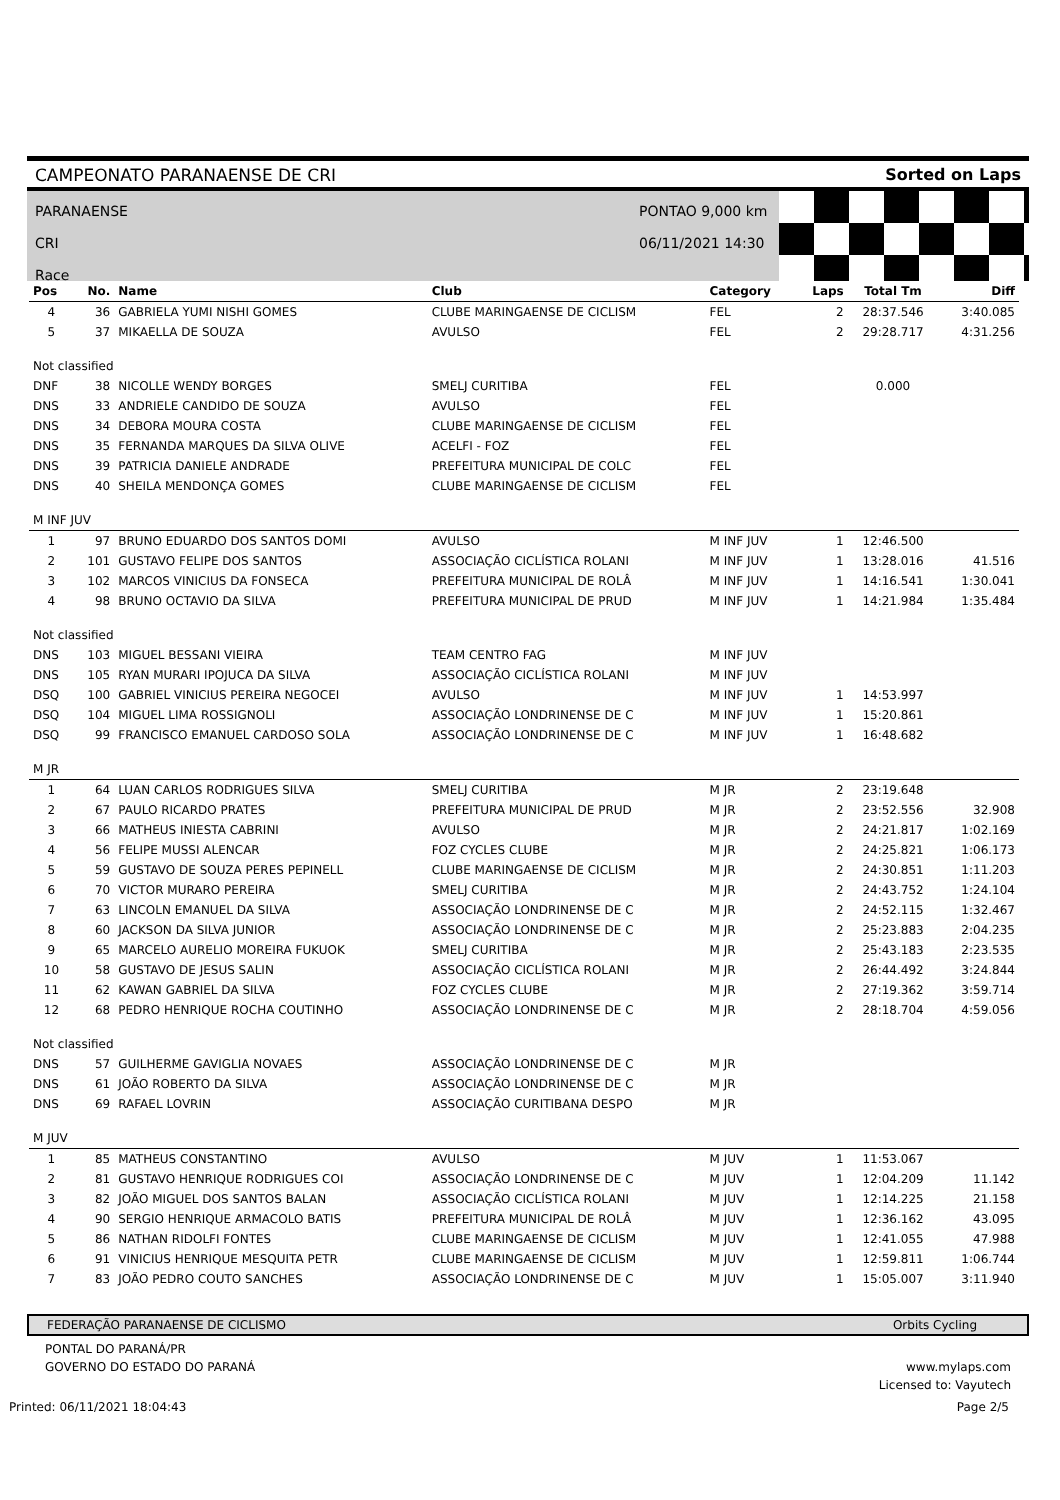CAMPEONATO PARANAENSE DE CRI Sorted on Laps
PARANAENSE
CRI
Race
PONTAO 9,000 km
06/11/2021 14:30
| Pos | No. | Name | Club | Category | Laps | Total Tm | Diff |
| --- | --- | --- | --- | --- | --- | --- | --- |
| 4 | 36 | GABRIELA YUMI NISHI GOMES | CLUBE MARINGAENSE DE CICLISM | FEL | 2 | 28:37.546 | 3:40.085 |
| 5 | 37 | MIKAELLA DE SOUZA | AVULSO | FEL | 2 | 29:28.717 | 4:31.256 |
| Not classified | | | | | | | |
| DNF | 38 | NICOLLE WENDY BORGES | SMELJ CURITIBA | FEL | | 0.000 | |
| DNS | 33 | ANDRIELE CANDIDO DE SOUZA | AVULSO | FEL | | | |
| DNS | 34 | DEBORA MOURA COSTA | CLUBE MARINGAENSE DE CICLISM | FEL | | | |
| DNS | 35 | FERNANDA MARQUES DA SILVA OLIVE | ACELFI - FOZ | FEL | | | |
| DNS | 39 | PATRICIA DANIELE ANDRADE | PREFEITURA MUNICIPAL DE COLC | FEL | | | |
| DNS | 40 | SHEILA MENDONÇA GOMES | CLUBE MARINGAENSE DE CICLISM | FEL | | | |
| M INF JUV | | | | | | | |
| 1 | 97 | BRUNO EDUARDO DOS SANTOS DOMI | AVULSO | M INF JUV | 1 | 12:46.500 | |
| 2 | 101 | GUSTAVO FELIPE DOS SANTOS | ASSOCIAÇÃO CICLÍSTICA ROLANI | M INF JUV | 1 | 13:28.016 | 41.516 |
| 3 | 102 | MARCOS VINICIUS DA FONSECA | PREFEITURA MUNICIPAL DE ROLÂ | M INF JUV | 1 | 14:16.541 | 1:30.041 |
| 4 | 98 | BRUNO OCTAVIO DA SILVA | PREFEITURA MUNICIPAL DE PRUD | M INF JUV | 1 | 14:21.984 | 1:35.484 |
| Not classified | | | | | | | |
| DNS | 103 | MIGUEL BESSANI VIEIRA | TEAM CENTRO FAG | M INF JUV | | | |
| DNS | 105 | RYAN MURARI IPOJUCA DA SILVA | ASSOCIAÇÃO CICLÍSTICA ROLANI | M INF JUV | | | |
| DSQ | 100 | GABRIEL VINICIUS PEREIRA NEGOCEI | AVULSO | M INF JUV | 1 | 14:53.997 | |
| DSQ | 104 | MIGUEL LIMA ROSSIGNOLI | ASSOCIAÇÃO LONDRINENSE DE C | M INF JUV | 1 | 15:20.861 | |
| DSQ | 99 | FRANCISCO EMANUEL CARDOSO SOLA | ASSOCIAÇÃO LONDRINENSE DE C | M INF JUV | 1 | 16:48.682 | |
| M JR | | | | | | | |
| 1 | 64 | LUAN CARLOS RODRIGUES SILVA | SMELJ CURITIBA | M JR | 2 | 23:19.648 | |
| 2 | 67 | PAULO RICARDO PRATES | PREFEITURA MUNICIPAL DE PRUD | M JR | 2 | 23:52.556 | 32.908 |
| 3 | 66 | MATHEUS INIESTA CABRINI | AVULSO | M JR | 2 | 24:21.817 | 1:02.169 |
| 4 | 56 | FELIPE MUSSI ALENCAR | FOZ CYCLES CLUBE | M JR | 2 | 24:25.821 | 1:06.173 |
| 5 | 59 | GUSTAVO DE SOUZA PERES PEPINELL | CLUBE MARINGAENSE DE CICLISM | M JR | 2 | 24:30.851 | 1:11.203 |
| 6 | 70 | VICTOR MURARO PEREIRA | SMELJ CURITIBA | M JR | 2 | 24:43.752 | 1:24.104 |
| 7 | 63 | LINCOLN EMANUEL DA SILVA | ASSOCIAÇÃO LONDRINENSE DE C | M JR | 2 | 24:52.115 | 1:32.467 |
| 8 | 60 | JACKSON DA SILVA JUNIOR | ASSOCIAÇÃO LONDRINENSE DE C | M JR | 2 | 25:23.883 | 2:04.235 |
| 9 | 65 | MARCELO AURELIO MOREIRA FUKUOK | SMELJ CURITIBA | M JR | 2 | 25:43.183 | 2:23.535 |
| 10 | 58 | GUSTAVO DE JESUS SALIN | ASSOCIAÇÃO CICLÍSTICA ROLANI | M JR | 2 | 26:44.492 | 3:24.844 |
| 11 | 62 | KAWAN GABRIEL DA SILVA | FOZ CYCLES CLUBE | M JR | 2 | 27:19.362 | 3:59.714 |
| 12 | 68 | PEDRO HENRIQUE ROCHA COUTINHO | ASSOCIAÇÃO LONDRINENSE DE C | M JR | 2 | 28:18.704 | 4:59.056 |
| Not classified | | | | | | | |
| DNS | 57 | GUILHERME GAVIGLIA NOVAES | ASSOCIAÇÃO LONDRINENSE DE C | M JR | | | |
| DNS | 61 | JOÃO ROBERTO DA SILVA | ASSOCIAÇÃO LONDRINENSE DE C | M JR | | | |
| DNS | 69 | RAFAEL LOVRIN | ASSOCIAÇÃO CURITIBANA DESPO | M JR | | | |
| M JUV | | | | | | | |
| 1 | 85 | MATHEUS CONSTANTINO | AVULSO | M JUV | 1 | 11:53.067 | |
| 2 | 81 | GUSTAVO HENRIQUE RODRIGUES COI | ASSOCIAÇÃO LONDRINENSE DE C | M JUV | 1 | 12:04.209 | 11.142 |
| 3 | 82 | JOÃO MIGUEL DOS SANTOS BALAN | ASSOCIAÇÃO CICLÍSTICA ROLANI | M JUV | 1 | 12:14.225 | 21.158 |
| 4 | 90 | SERGIO HENRIQUE ARMACOLO BATIS | PREFEITURA MUNICIPAL DE ROLÂ | M JUV | 1 | 12:36.162 | 43.095 |
| 5 | 86 | NATHAN RIDOLFI FONTES | CLUBE MARINGAENSE DE CICLISM | M JUV | 1 | 12:41.055 | 47.988 |
| 6 | 91 | VINICIUS HENRIQUE MESQUITA PETR | CLUBE MARINGAENSE DE CICLISM | M JUV | 1 | 12:59.811 | 1:06.744 |
| 7 | 83 | JOÃO PEDRO COUTO SANCHES | ASSOCIAÇÃO LONDRINENSE DE C | M JUV | 1 | 15:05.007 | 3:11.940 |
FEDERAÇÃO PARANAENSE DE CICLISMO Orbits Cycling
PONTAL DO PARANÁ/PR
GOVERNO DO ESTADO DO PARANÁ
www.mylaps.com
Licensed to: Vayutech
Printed: 06/11/2021 18:04:43 Page 2/5